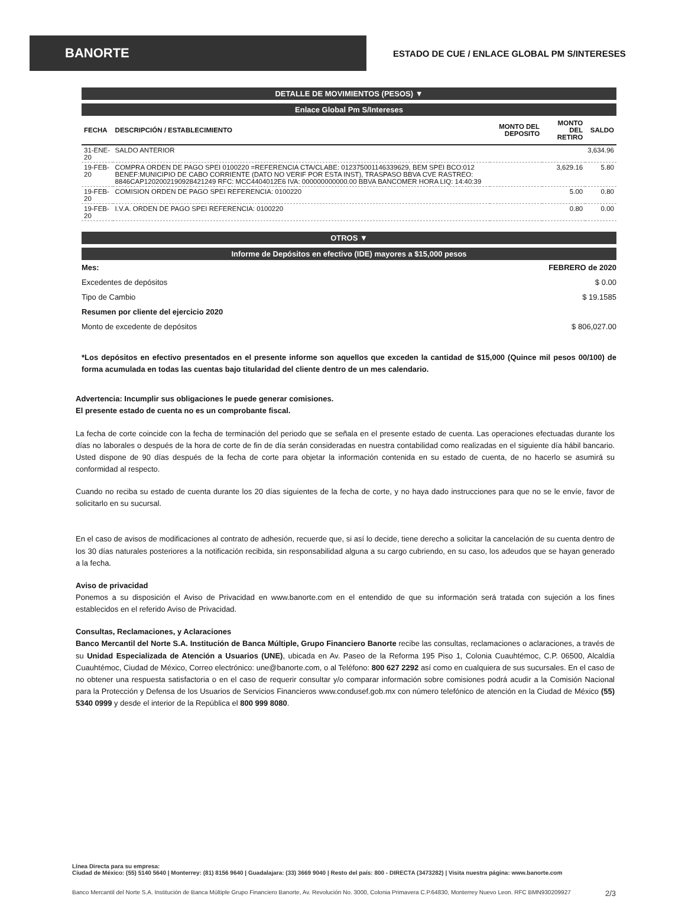BANORTE
ESTADO DE CUE / ENLACE GLOBAL PM S/INTERESES
DETALLE DE MOVIMIENTOS (PESOS) ▼
Enlace Global Pm S/Intereses
| FECHA | DESCRIPCIÓN / ESTABLECIMIENTO | MONTO DEL DEPOSITO | MONTO DEL RETIRO | SALDO |
| --- | --- | --- | --- | --- |
| 31-ENE-20 | SALDO ANTERIOR | | | 3,634.96 |
| 19-FEB-20 | COMPRA ORDEN DE PAGO SPEI 0100220 =REFERENCIA CTA/CLABE: 012375001146339629, BEM SPEI BCO:012 BENEF:MUNICIPIO DE CABO CORRIENTE (DATO NO VERIF POR ESTA INST), TRASPASO BBVA CVE RASTREO: 8846CAP12020021909284​21249 RFC: MCC4404012E6 IVA: 000000000000.00 BBVA BANCOMER HORA LIQ: 14:40:39 | | 3,629.16 | 5.80 |
| 19-FEB-20 | COMISION ORDEN DE PAGO SPEI REFERENCIA: 0100220 | | 5.00 | 0.80 |
| 19-FEB-20 | I.V.A. ORDEN DE PAGO SPEI REFERENCIA: 0100220 | | 0.80 | 0.00 |
OTROS ▼
Informe de Depósitos en efectivo (IDE) mayores a $15,000 pesos
Mes: FEBRERO de 2020
Excedentes de depósitos $ 0.00
Tipo de Cambio $ 19.1585
Resumen por cliente del ejercicio 2020
Monto de excedente de depósitos $ 806,027.00
*Los depósitos en efectivo presentados en el presente informe son aquellos que exceden la cantidad de $15,000 (Quince mil pesos 00/100) de forma acumulada en todas las cuentas bajo titularidad del cliente dentro de un mes calendario.
Advertencia: Incumplir sus obligaciones le puede generar comisiones.
El presente estado de cuenta no es un comprobante fiscal.
La fecha de corte coincide con la fecha de terminación del periodo que se señala en el presente estado de cuenta. Las operaciones efectuadas durante los días no laborales o después de la hora de corte de fin de día serán consideradas en nuestra contabilidad como realizadas en el siguiente día hábil bancario. Usted dispone de 90 días después de la fecha de corte para objetar la información contenida en su estado de cuenta, de no hacerlo se asumirá su conformidad al respecto.
Cuando no reciba su estado de cuenta durante los 20 días siguientes de la fecha de corte, y no haya dado instrucciones para que no se le envíe, favor de solicitarlo en su sucursal.
En el caso de avisos de modificaciones al contrato de adhesión, recuerde que, si así lo decide, tiene derecho a solicitar la cancelación de su cuenta dentro de los 30 días naturales posteriores a la notificación recibida, sin responsabilidad alguna a su cargo cubriendo, en su caso, los adeudos que se hayan generado a la fecha.
Aviso de privacidad
Ponemos a su disposición el Aviso de Privacidad en www.banorte.com en el entendido de que su información será tratada con sujeción a los fines establecidos en el referido Aviso de Privacidad.
Consultas, Reclamaciones, y Aclaraciones
Banco Mercantil del Norte S.A. Institución de Banca Múltiple, Grupo Financiero Banorte recibe las consultas, reclamaciones o aclaraciones, a través de su Unidad Especializada de Atención a Usuarios (UNE), ubicada en Av. Paseo de la Reforma 195 Piso 1, Colonia Cuauhtémoc, C.P. 06500, Alcaldía Cuauhtémoc, Ciudad de México, Correo electrónico: une@banorte.com, o al Teléfono: 800 627 2292 así como en cualquiera de sus sucursales. En el caso de no obtener una respuesta satisfactoria o en el caso de requerir consultar y/o comparar información sobre comisiones podrá acudir a la Comisión Nacional para la Protección y Defensa de los Usuarios de Servicios Financieros www.condusef.gob.mx con número telefónico de atención en la Ciudad de México (55) 5340 0999 y desde el interior de la República el 800 999 8080.
Línea Directa para su empresa:
Ciudad de México: (55) 5140 5640 | Monterrey: (81) 8156 9640 | Guadalajara: (33) 3669 9040 | Resto del país: 800 - DIRECTA (3473282) | Visita nuestra página: www.banorte.com
Banco Mercantil del Norte S.A. Institución de Banca Múltiple Grupo Financiero Banorte, Av. Revolución No. 3000, Colonia Primavera C.P.64830, Monterrey Nuevo Leon. RFC BMN930209927 2/3